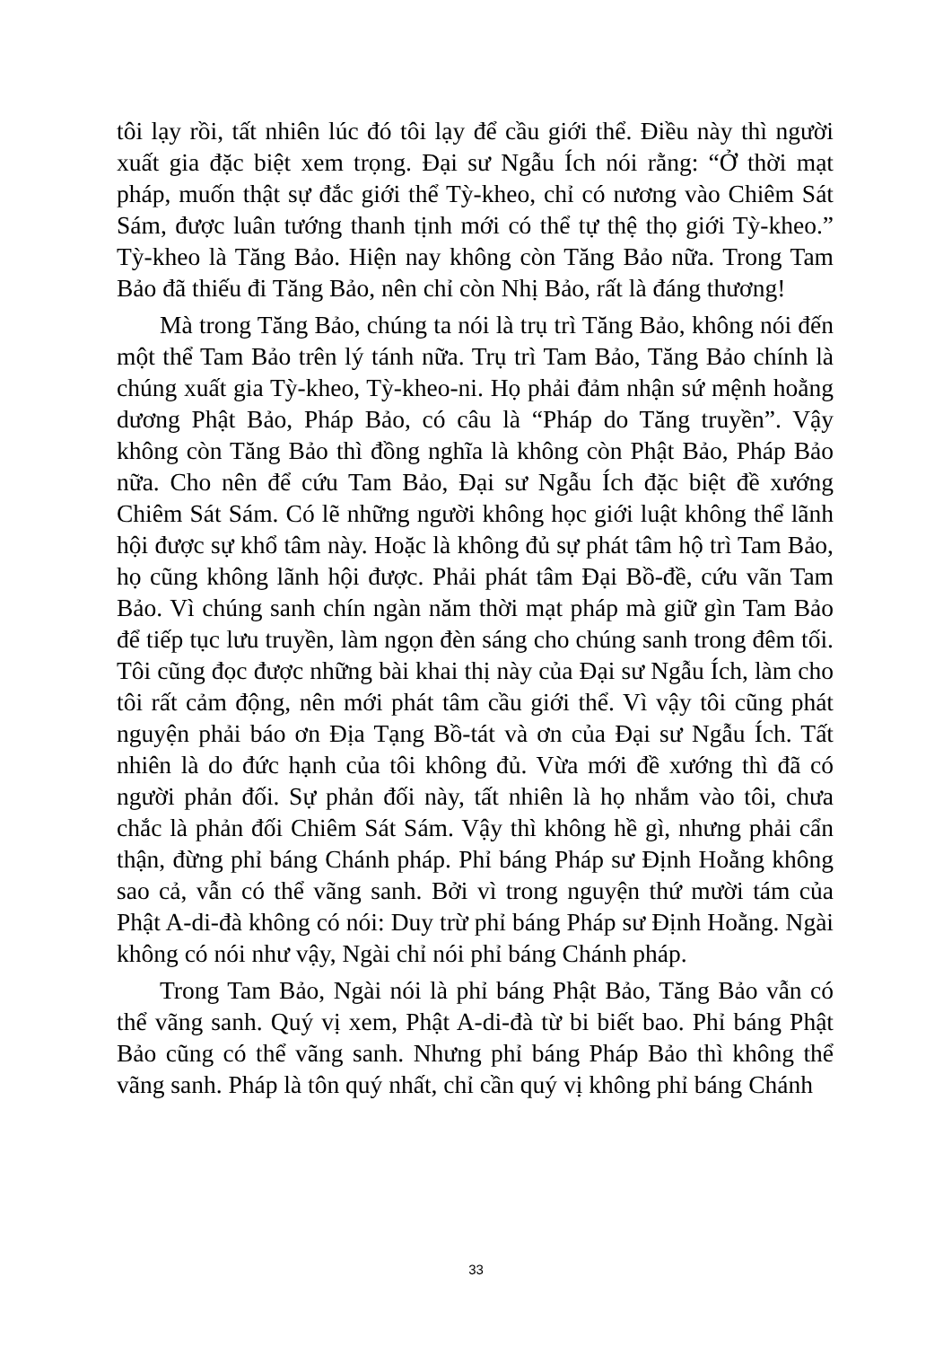tôi lạy rồi, tất nhiên lúc đó tôi lạy để cầu giới thể. Điều này thì người xuất gia đặc biệt xem trọng. Đại sư Ngẫu Ích nói rằng: “Ở thời mạt pháp, muốn thật sự đắc giới thể Tỳ-kheo, chỉ có nương vào Chiêm Sát Sám, được luân tướng thanh tịnh mới có thể tự thệ thọ giới Tỳ-kheo.” Tỳ-kheo là Tăng Bảo. Hiện nay không còn Tăng Bảo nữa. Trong Tam Bảo đã thiếu đi Tăng Bảo, nên chỉ còn Nhị Bảo, rất là đáng thương!
Mà trong Tăng Bảo, chúng ta nói là trụ trì Tăng Bảo, không nói đến một thể Tam Bảo trên lý tánh nữa. Trụ trì Tam Bảo, Tăng Bảo chính là chúng xuất gia Tỳ-kheo, Tỳ-kheo-ni. Họ phải đảm nhận sứ mệnh hoằng dương Phật Bảo, Pháp Bảo, có câu là “Pháp do Tăng truyền”. Vậy không còn Tăng Bảo thì đồng nghĩa là không còn Phật Bảo, Pháp Bảo nữa. Cho nên để cứu Tam Bảo, Đại sư Ngẫu Ích đặc biệt đề xướng Chiêm Sát Sám. Có lẽ những người không học giới luật không thể lãnh hội được sự khổ tâm này. Hoặc là không đủ sự phát tâm hộ trì Tam Bảo, họ cũng không lãnh hội được. Phải phát tâm Đại Bồ-đề, cứu vãn Tam Bảo. Vì chúng sanh chín ngàn năm thời mạt pháp mà giữ gìn Tam Bảo để tiếp tục lưu truyền, làm ngọn đèn sáng cho chúng sanh trong đêm tối. Tôi cũng đọc được những bài khai thị này của Đại sư Ngẫu Ích, làm cho tôi rất cảm động, nên mới phát tâm cầu giới thể. Vì vậy tôi cũng phát nguyện phải báo ơn Địa Tạng Bồ-tát và ơn của Đại sư Ngẫu Ích. Tất nhiên là do đức hạnh của tôi không đủ. Vừa mới đề xướng thì đã có người phản đối. Sự phản đối này, tất nhiên là họ nhắm vào tôi, chưa chắc là phản đối Chiêm Sát Sám. Vậy thì không hề gì, nhưng phải cẩn thận, đừng phỉ báng Chánh pháp. Phỉ báng Pháp sư Định Hoằng không sao cả, vẫn có thể vãng sanh. Bởi vì trong nguyện thứ mười tám của Phật A-di-đà không có nói: Duy trừ phỉ báng Pháp sư Định Hoằng. Ngài không có nói như vậy, Ngài chỉ nói phỉ báng Chánh pháp.
Trong Tam Bảo, Ngài nói là phỉ báng Phật Bảo, Tăng Bảo vẫn có thể vãng sanh. Quý vị xem, Phật A-di-đà từ bi biết bao. Phỉ báng Phật Bảo cũng có thể vãng sanh. Nhưng phỉ báng Pháp Bảo thì không thể vãng sanh. Pháp là tôn quý nhất, chỉ cần quý vị không phỉ báng Chánh
33